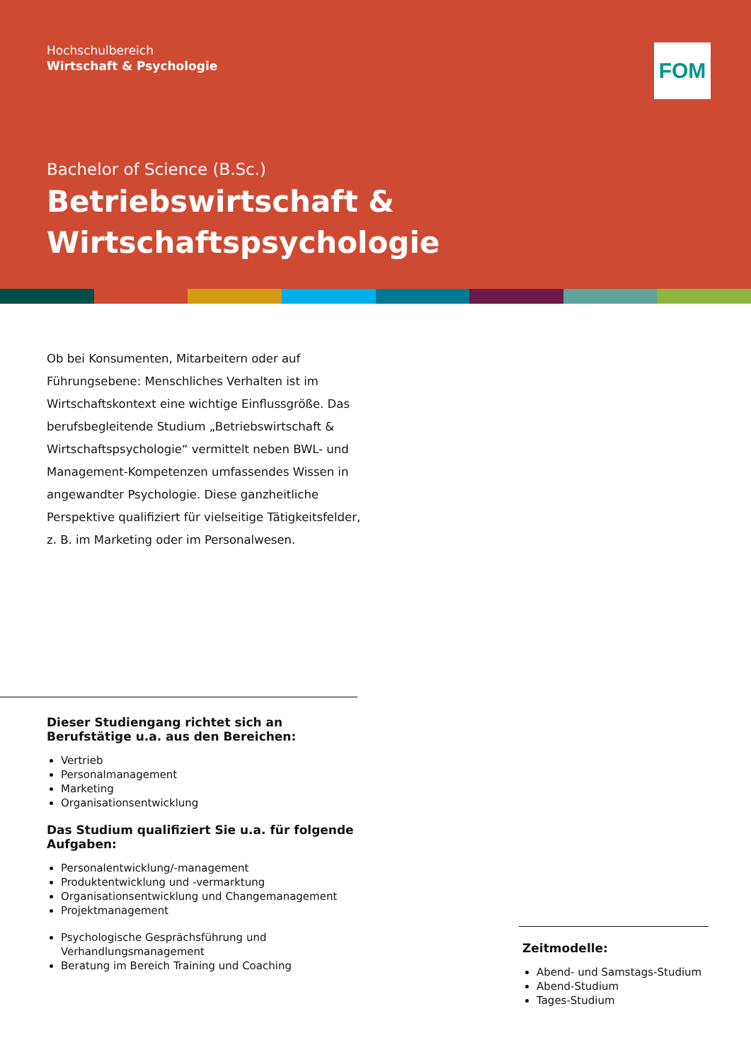Hochschulbereich
Wirtschaft & Psychologie
FOM
Bachelor of Science (B.Sc.)
Betriebswirtschaft &
Wirtschaftspsychologie
Ob bei Konsumenten, Mitarbeitern oder auf Führungsebene: Menschliches Verhalten ist im Wirtschaftskontext eine wichtige Einflussgröße. Das berufsbegleitende Studium „Betriebswirtschaft & Wirtschaftspsychologie“ vermittelt neben BWL- und Management-Kompetenzen umfassendes Wissen in angewandter Psychologie. Diese ganzheitliche Perspektive qualifiziert für vielseitige Tätigkeitsfelder, z. B. im Marketing oder im Personalwesen.
Dieser Studiengang richtet sich an Berufstätige u.a. aus den Bereichen:
Vertrieb
Personalmanagement
Marketing
Organisationsentwicklung
Das Studium qualifiziert Sie u.a. für folgende Aufgaben:
Personalentwicklung/-management
Produktentwicklung und -vermarktung
Organisationsentwicklung und Changemanagement
Projektmanagement
Psychologische Gesprächsführung und Verhandlungsmanagement
Beratung im Bereich Training und Coaching
Zeitmodelle:
Abend- und Samstags-Studium
Abend-Studium
Tages-Studium